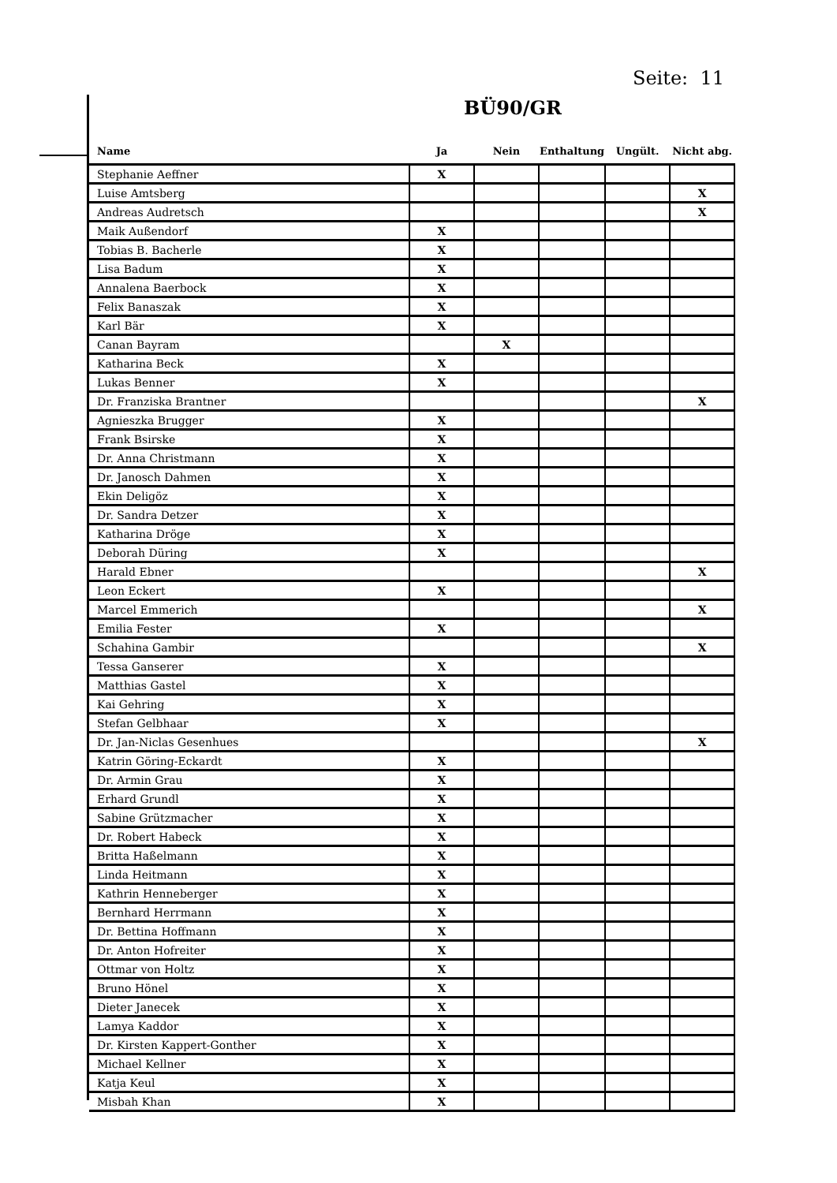Seite: 11
BÜ90/GR
| Name | Ja | Nein | Enthaltung | Ungült. | Nicht abg. |
| --- | --- | --- | --- | --- | --- |
| Stephanie Aeffner | X | | | | |
| Luise Amtsberg | | | | | X |
| Andreas Audretsch | | | | | X |
| Maik Außendorf | X | | | | |
| Tobias B. Bacherle | X | | | | |
| Lisa Badum | X | | | | |
| Annalena Baerbock | X | | | | |
| Felix Banaszak | X | | | | |
| Karl Bär | X | | | | |
| Canan Bayram | | X | | | |
| Katharina Beck | X | | | | |
| Lukas Benner | X | | | | |
| Dr. Franziska Brantner | | | | | X |
| Agnieszka Brugger | X | | | | |
| Frank Bsirske | X | | | | |
| Dr. Anna Christmann | X | | | | |
| Dr. Janosch Dahmen | X | | | | |
| Ekin Deligöz | X | | | | |
| Dr. Sandra Detzer | X | | | | |
| Katharina Dröge | X | | | | |
| Deborah Düring | X | | | | |
| Harald Ebner | | | | | X |
| Leon Eckert | X | | | | |
| Marcel Emmerich | | | | | X |
| Emilia Fester | X | | | | |
| Schahina Gambir | | | | | X |
| Tessa Ganserer | X | | | | |
| Matthias Gastel | X | | | | |
| Kai Gehring | X | | | | |
| Stefan Gelbhaar | X | | | | |
| Dr. Jan-Niclas Gesenhues | | | | | X |
| Katrin Göring-Eckardt | X | | | | |
| Dr. Armin Grau | X | | | | |
| Erhard Grundl | X | | | | |
| Sabine Grützmacher | X | | | | |
| Dr. Robert Habeck | X | | | | |
| Britta Haßelmann | X | | | | |
| Linda Heitmann | X | | | | |
| Kathrin Henneberger | X | | | | |
| Bernhard Herrmann | X | | | | |
| Dr. Bettina Hoffmann | X | | | | |
| Dr. Anton Hofreiter | X | | | | |
| Ottmar von Holtz | X | | | | |
| Bruno Hönel | X | | | | |
| Dieter Janecek | X | | | | |
| Lamya Kaddor | X | | | | |
| Dr. Kirsten Kappert-Gonther | X | | | | |
| Michael Kellner | X | | | | |
| Katja Keul | X | | | | |
| Misbah Khan | X | | | | |